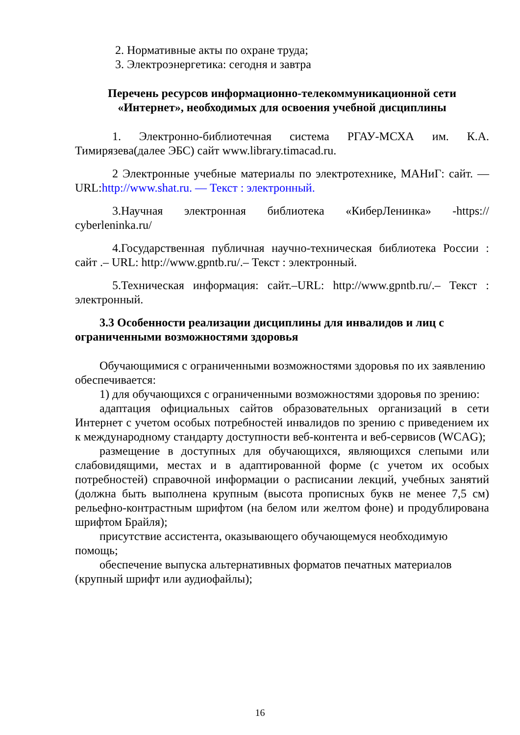2. Нормативные акты по охране труда;
3. Электроэнергетика: сегодня и завтра
Перечень ресурсов информационно-телекоммуникационной сети «Интернет», необходимых для освоения учебной дисциплины
1. Электронно-библиотечная система РГАУ-МСХА им. К.А. Тимирязева(далее ЭБС) сайт www.library.timacad.ru.
2 Электронные учебные материалы по электротехнике, МАНиГ: сайт. — URL:http://www.shat.ru. — Текст : электронный.
3.Научная электронная библиотека «КиберЛенинка» -https:// cyberleninka.ru/
4.Государственная публичная научно-техническая библиотека России : сайт .– URL: http://www.gpntb.ru/.– Текст : электронный.
5.Техническая информация: сайт.–URL: http://www.gpntb.ru/.– Текст : электронный.
3.3 Особенности реализации дисциплины для инвалидов и лиц с ограниченными возможностями здоровья
Обучающимися с ограниченными возможностями здоровья по их заявлению обеспечивается:
1) для обучающихся с ограниченными возможностями здоровья по зрению:
адаптация официальных сайтов образовательных организаций в сети Интернет с учетом особых потребностей инвалидов по зрению с приведением их к международному стандарту доступности веб-контента и веб-сервисов (WCAG);
размещение в доступных для обучающихся, являющихся слепыми или слабовидящими, местах и в адаптированной форме (с учетом их особых потребностей) справочной информации о расписании лекций, учебных занятий (должна быть выполнена крупным (высота прописных букв не менее 7,5 см) рельефно-контрастным шрифтом (на белом или желтом фоне) и продублирована шрифтом Брайля);
присутствие ассистента, оказывающего обучающемуся необходимую помощь;
обеспечение выпуска альтернативных форматов печатных материалов (крупный шрифт или аудиофайлы);
16